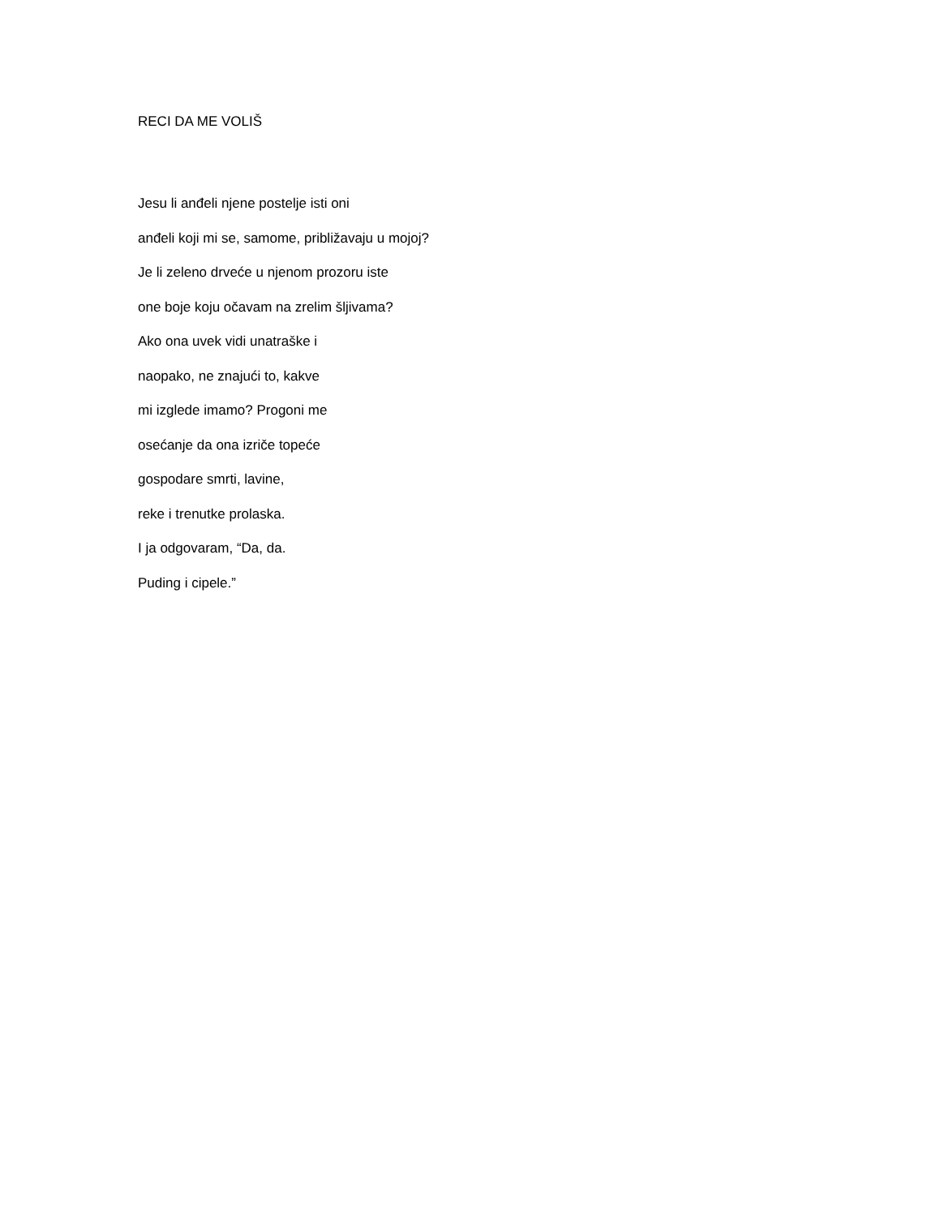RECI DA ME VOLIŠ
Jesu li anđeli njene postelje isti oni
anđeli koji mi se, samome, približavaju u mojoj?
Je li zeleno drveće u njenom prozoru iste
one boje koju očavam na zrelim šljivama?
Ako ona uvek vidi unatraške i
naopako, ne znajući to, kakve
mi izglede imamo? Progoni me
osećanje da ona izriče topeće
gospodare smrti, lavine,
reke i trenutke prolaska.
I ja odgovaram, “Da, da.
Puding i cipele.”